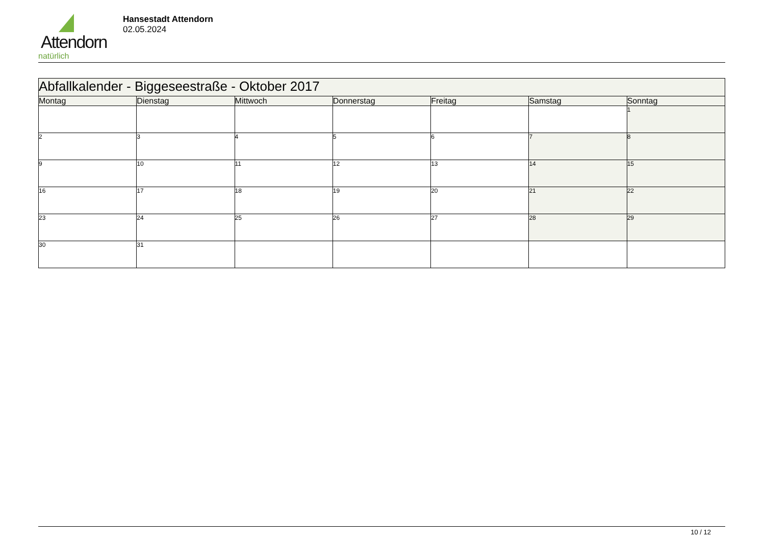Attendorn
natürlich
Hansestadt Attendorn
02.05.2024
| Abfallkalender - Biggeseestraße - Oktober 2017 | | | | | | |
| --- | --- | --- | --- | --- | --- | --- |
| Montag | Dienstag | Mittwoch | Donnerstag | Freitag | Samstag | Sonntag |
| | | | | | | 1 |
| 2 | 3 | 4 | 5 | 6 | 7 | 8 |
| 9 | 10 | 11 | 12 | 13 | 14 | 15 |
| 16 | 17 | 18 | 19 | 20 | 21 | 22 |
| 23 | 24 | 25 | 26 | 27 | 28 | 29 |
| 30 | 31 | | | | | |
10 / 12